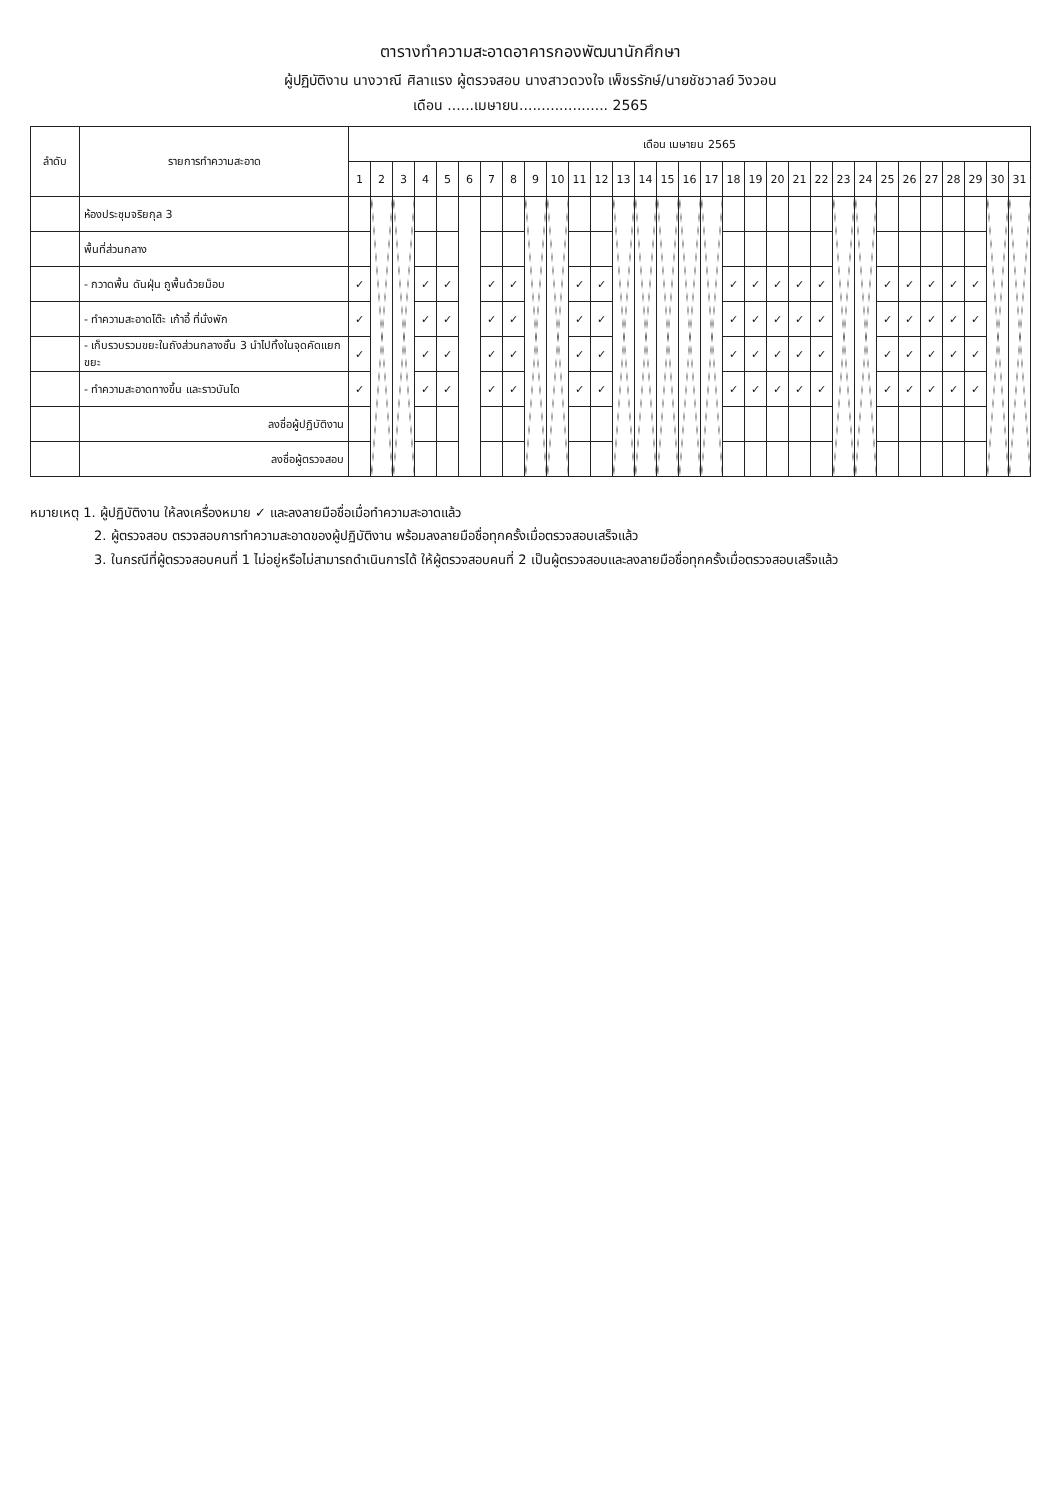ตารางทำความสะอาดอาคารกองพัฒนานักศึกษา
ผู้ปฏิบัติงาน นางวาณี ศิลาแรง ผู้ตรวจสอบ นางสาวดวงใจ เพ็ชรรักษ์/นายชัชวาลย์ วิงวอน
เดือน ......เมษายน.................... 2565
| ลำดับ | รายการทำความสะอาด | เดือน เมษายน 2565 | | | | | | | | | | | | | | | | | | | | | | | | | | | | | | |
| --- | --- | --- | --- | --- | --- | --- | --- | --- | --- | --- | --- | --- | --- | --- | --- | --- | --- | --- | --- | --- | --- | --- | --- | --- | --- | --- | --- | --- | --- | --- | --- | --- |
| | | 1 | 2 | 3 | 4 | 5 | 6 | 7 | 8 | 9 | 10 | 11 | 12 | 13 | 14 | 15 | 16 | 17 | 18 | 19 | 20 | 21 | 22 | 23 | 24 | 25 | 26 | 27 | 28 | 29 | 30 | 31 |
| | ห้องประชุมจริยกุล 3 | | | | | | | | | | | | | | | | | | | | | | | | | | | | | | | |
| | พื้นที่ส่วนกลาง | | | | | | | | | | | | | | | | | | | | | | | | | | | | | | | |
| | - กวาดพื้น ดันฝุ่น ถูพื้นด้วยม็อบ | ✓ | | | ✓ | ✓ | | ✓ | ✓ | | | ✓ | ✓ | | | | | | ✓ | ✓ | ✓ | ✓ | ✓ | | | ✓ | ✓ | ✓ | ✓ | ✓ | | |
| | - ทำความสะอาดโต๊ะ เก้าอี้ ที่นั่งพัก | ✓ | | | ✓ | ✓ | | ✓ | ✓ | | | ✓ | ✓ | | | | | | ✓ | ✓ | ✓ | ✓ | ✓ | | | ✓ | ✓ | ✓ | ✓ | ✓ | | |
| | - เก็บรวบรวมขยะในถังส่วนกลางชั้น 3 นำไปทิ้งในจุดคัดแยกขยะ | ✓ | | | ✓ | ✓ | | ✓ | ✓ | | | ✓ | ✓ | | | | | | ✓ | ✓ | ✓ | ✓ | ✓ | | | ✓ | ✓ | ✓ | ✓ | ✓ | | |
| | - ทำความสะอาดทางขึ้น และราวบันได | ✓ | | | ✓ | ✓ | | ✓ | ✓ | | | ✓ | ✓ | | | | | | ✓ | ✓ | ✓ | ✓ | ✓ | | | ✓ | ✓ | ✓ | ✓ | ✓ | | |
| | ลงชื่อผู้ปฏิบัติงาน | | | | | | | | | | | | | | | | | | | | | | | | | | | | | | | |
| | ลงชื่อผู้ตรวจสอบ | | | | | | | | | | | | | | | | | | | | | | | | | | | | | | | |
หมายเหตุ 1. ผู้ปฏิบัติงาน ให้ลงเครื่องหมาย ✓ และลงลายมือชื่อเมื่อทำความสะอาดแล้ว
2. ผู้ตรวจสอบ ตรวจสอบการทำความสะอาดของผู้ปฏิบัติงาน พร้อมลงลายมือชื่อทุกครั้งเมื่อตรวจสอบเสร็จแล้ว
3. ในกรณีที่ผู้ตรวจสอบคนที่ 1 ไม่อยู่หรือไม่สามารถดำเนินการได้ ให้ผู้ตรวจสอบคนที่ 2 เป็นผู้ตรวจสอบและลงลายมือชื่อทุกครั้งเมื่อตรวจสอบเสร็จแล้ว